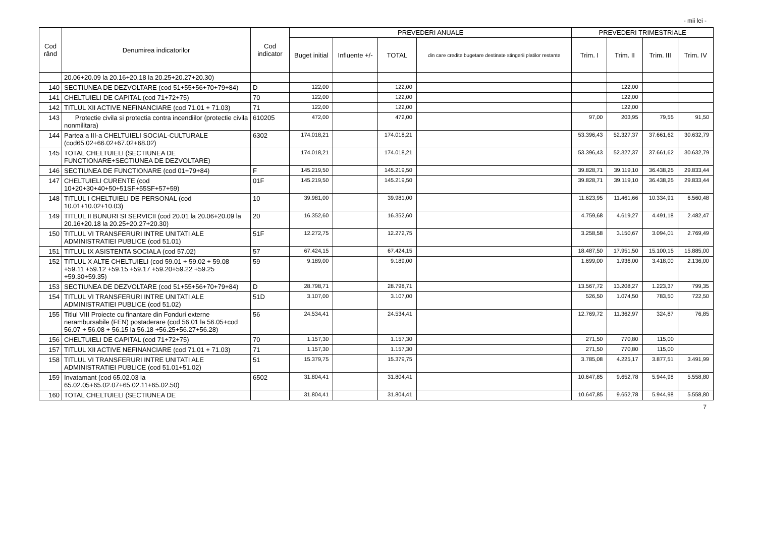- mii lei -
| Cod rând | Denumirea indicatorilor | Cod indicator | PREVEDERI ANUALE | | | | PREVEDERI TRIMESTRIALE | | | |
| --- | --- | --- | --- | --- | --- | --- | --- | --- | --- | --- |
| | | | Buget initial | Influente +/- | TOTAL | din care credite bugetare destinate stingerii platilor restante | Trim. I | Trim. II | Trim. III | Trim. IV |
| | 20.06+20.09 la 20.16+20.18 la 20.25+20.27+20.30) | | | | | | | | | |
| 140 | SECTIUNEA DE DEZVOLTARE (cod 51+55+56+70+79+84) | D | 122,00 | | 122,00 | | | 122,00 | | |
| 141 | CHELTUIELI DE CAPITAL (cod 71+72+75) | 70 | 122,00 | | 122,00 | | | 122,00 | | |
| 142 | TITLUL XII ACTIVE NEFINANCIARE (cod 71.01 + 71.03) | 71 | 122,00 | | 122,00 | | | 122,00 | | |
| 143 | Protectie civila si protectia contra incendiilor (protectie civila nonmilitara) | 610205 | 472,00 | | 472,00 | | 97,00 | 203,95 | 79,55 | 91,50 |
| 144 | Partea a III-a CHELTUIELI SOCIAL-CULTURALE (cod65.02+66.02+67.02+68.02) | 6302 | 174.018,21 | | 174.018,21 | | 53.396,43 | 52.327,37 | 37.661,62 | 30.632,79 |
| 145 | TOTAL CHELTUIELI (SECTIUNEA DE FUNCTIONARE+SECTIUNEA DE DEZVOLTARE) | | 174.018,21 | | 174.018,21 | | 53.396,43 | 52.327,37 | 37.661,62 | 30.632,79 |
| 146 | SECTIUNEA DE FUNCTIONARE (cod 01+79+84) | F | 145.219,50 | | 145.219,50 | | 39.828,71 | 39.119,10 | 36.438,25 | 29.833,44 |
| 147 | CHELTUIELI CURENTE (cod 10+20+30+40+50+51SF+55SF+57+59) | 01F | 145.219,50 | | 145.219,50 | | 39.828,71 | 39.119,10 | 36.438,25 | 29.833,44 |
| 148 | TITLUL I CHELTUIELI DE PERSONAL (cod 10.01+10.02+10.03) | 10 | 39.981,00 | | 39.981,00 | | 11.623,95 | 11.461,66 | 10.334,91 | 6.560,48 |
| 149 | TITLUL II BUNURI SI SERVICII (cod 20.01 la 20.06+20.09 la 20.16+20.18 la 20.25+20.27+20.30) | 20 | 16.352,60 | | 16.352,60 | | 4.759,68 | 4.619,27 | 4.491,18 | 2.482,47 |
| 150 | TITLUL VI TRANSFERURI INTRE UNITATI ALE ADMINISTRATIEI PUBLICE (cod 51.01) | 51F | 12.272,75 | | 12.272,75 | | 3.258,58 | 3.150,67 | 3.094,01 | 2.769,49 |
| 151 | TITLUL IX ASISTENTA SOCIALA (cod 57.02) | 57 | 67.424,15 | | 67.424,15 | | 18.487,50 | 17.951,50 | 15.100,15 | 15.885,00 |
| 152 | TITLUL X ALTE CHELTUIELI (cod 59.01 + 59.02 + 59.08 +59.11 +59.12 +59.15 +59.17 +59.20+59.22 +59.25 +59.30+59.35) | 59 | 9.189,00 | | 9.189,00 | | 1.699,00 | 1.936,00 | 3.418,00 | 2.136,00 |
| 153 | SECTIUNEA DE DEZVOLTARE (cod 51+55+56+70+79+84) | D | 28.798,71 | | 28.798,71 | | 13.567,72 | 13.208,27 | 1.223,37 | 799,35 |
| 154 | TITLUL VI TRANSFERURI INTRE UNITATI ALE ADMINISTRATIEI PUBLICE (cod 51.02) | 51D | 3.107,00 | | 3.107,00 | | 526,50 | 1.074,50 | 783,50 | 722,50 |
| 155 | Titlul VIII Proiecte cu finantare din Fonduri externe nerambursabile (FEN) postaderare (cod 56.01 la 56.05+cod 56.07 + 56.08 + 56.15 la 56.18 +56.25+56.27+56.28) | 56 | 24.534,41 | | 24.534,41 | | 12.769,72 | 11.362,97 | 324,87 | 76,85 |
| 156 | CHELTUIELI DE CAPITAL (cod 71+72+75) | 70 | 1.157,30 | | 1.157,30 | | 271,50 | 770,80 | 115,00 | |
| 157 | TITLUL XII ACTIVE NEFINANCIARE (cod 71.01 + 71.03) | 71 | 1.157,30 | | 1.157,30 | | 271,50 | 770,80 | 115,00 | |
| 158 | TITLUL VI TRANSFERURI INTRE UNITATI ALE ADMINISTRATIEI PUBLICE (cod 51.01+51.02) | 51 | 15.379,75 | | 15.379,75 | | 3.785,08 | 4.225,17 | 3.877,51 | 3.491,99 |
| 159 | Invatamant (cod 65.02.03 la 65.02.05+65.02.07+65.02.11+65.02.50) | 6502 | 31.804,41 | | 31.804,41 | | 10.647,85 | 9.652,78 | 5.944,98 | 5.558,80 |
| 160 | TOTAL CHELTUIELI (SECTIUNEA DE | | 31.804,41 | | 31.804,41 | | 10.647,85 | 9.652,78 | 5.944,98 | 5.558,80 |
7